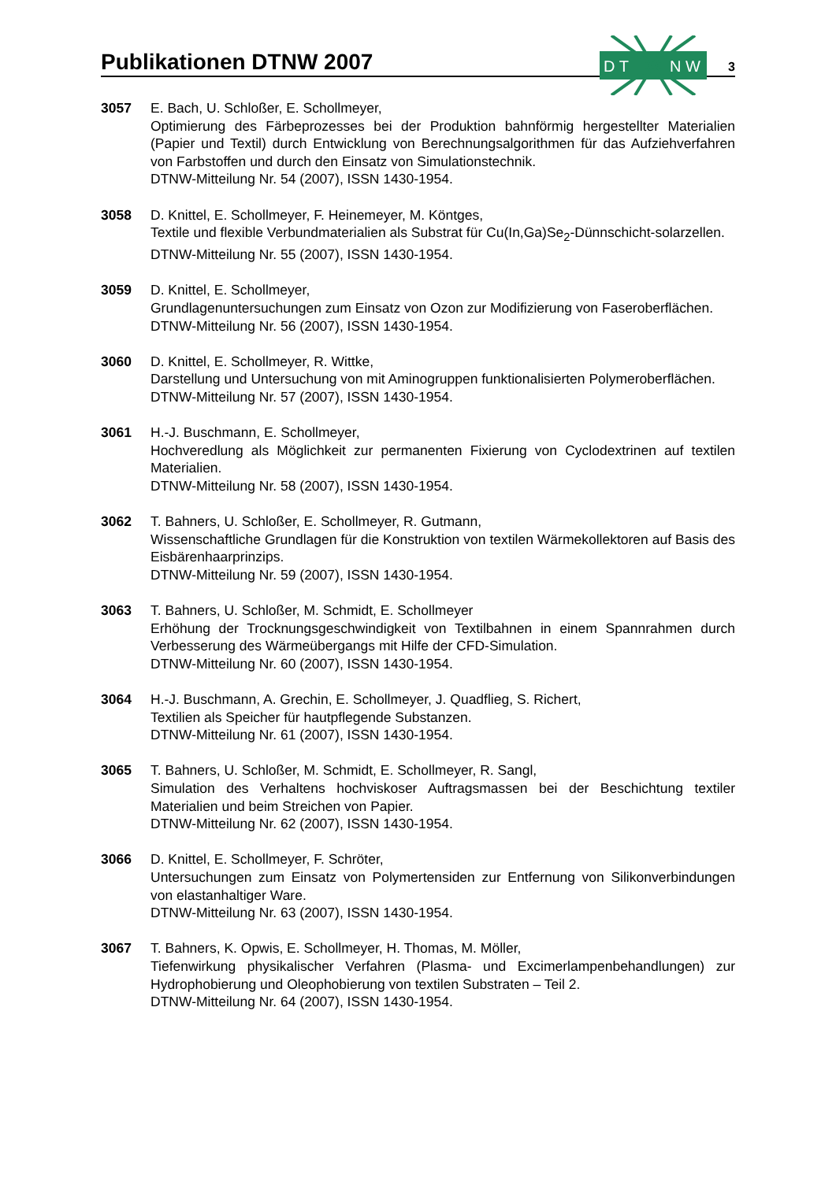Publikationen DTNW 2007
D T
N W
3
3057 E. Bach, U. Schloßer, E. Schollmeyer,
Optimierung des Färbeprozesses bei der Produktion bahnförmig hergestellter Materialien (Papier und Textil) durch Entwicklung von Berechnungsalgorithmen für das Aufziehverfahren von Farbstoffen und durch den Einsatz von Simulationstechnik.
DTNW-Mitteilung Nr. 54 (2007), ISSN 1430-1954.
3058 D. Knittel, E. Schollmeyer, F. Heinemeyer, M. Köntges,
Textile und flexible Verbundmaterialien als Substrat für Cu(In,Ga)Se<sub>2</sub>-Dünnschicht-solarzellen.
DTNW-Mitteilung Nr. 55 (2007), ISSN 1430-1954.
3059 D. Knittel, E. Schollmeyer,
Grundlagenuntersuchungen zum Einsatz von Ozon zur Modifizierung von Faseroberflächen.
DTNW-Mitteilung Nr. 56 (2007), ISSN 1430-1954.
3060 D. Knittel, E. Schollmeyer, R. Wittke,
Darstellung und Untersuchung von mit Aminogruppen funktionalisierten Polymeroberflächen.
DTNW-Mitteilung Nr. 57 (2007), ISSN 1430-1954.
3061 H.-J. Buschmann, E. Schollmeyer,
Hochveredlung als Möglichkeit zur permanenten Fixierung von Cyclodextrinen auf textilen Materialien.
DTNW-Mitteilung Nr. 58 (2007), ISSN 1430-1954.
3062 T. Bahners, U. Schloßer, E. Schollmeyer, R. Gutmann,
Wissenschaftliche Grundlagen für die Konstruktion von textilen Wärmekollektoren auf Basis des Eisbärenhaarprinzips.
DTNW-Mitteilung Nr. 59 (2007), ISSN 1430-1954.
3063 T. Bahners, U. Schloßer, M. Schmidt, E. Schollmeyer
Erhöhung der Trocknungsgeschwindigkeit von Textilbahnen in einem Spannrahmen durch Verbesserung des Wärmeübergangs mit Hilfe der CFD-Simulation.
DTNW-Mitteilung Nr. 60 (2007), ISSN 1430-1954.
3064 H.-J. Buschmann, A. Grechin, E. Schollmeyer, J. Quadflieg, S. Richert,
Textilien als Speicher für hautpflegende Substanzen.
DTNW-Mitteilung Nr. 61 (2007), ISSN 1430-1954.
3065 T. Bahners, U. Schloßer, M. Schmidt, E. Schollmeyer, R. Sangl,
Simulation des Verhaltens hochviskoser Auftragsmassen bei der Beschichtung textiler Materialien und beim Streichen von Papier.
DTNW-Mitteilung Nr. 62 (2007), ISSN 1430-1954.
3066 D. Knittel, E. Schollmeyer, F. Schröter,
Untersuchungen zum Einsatz von Polymertensiden zur Entfernung von Silikonverbindungen von elastanhaltiger Ware.
DTNW-Mitteilung Nr. 63 (2007), ISSN 1430-1954.
3067 T. Bahners, K. Opwis, E. Schollmeyer, H. Thomas, M. Möller,
Tiefenwirkung physikalischer Verfahren (Plasma- und Excimerlampenbehandlungen) zur Hydrophobierung und Oleophobierung von textilen Substraten – Teil 2.
DTNW-Mitteilung Nr. 64 (2007), ISSN 1430-1954.